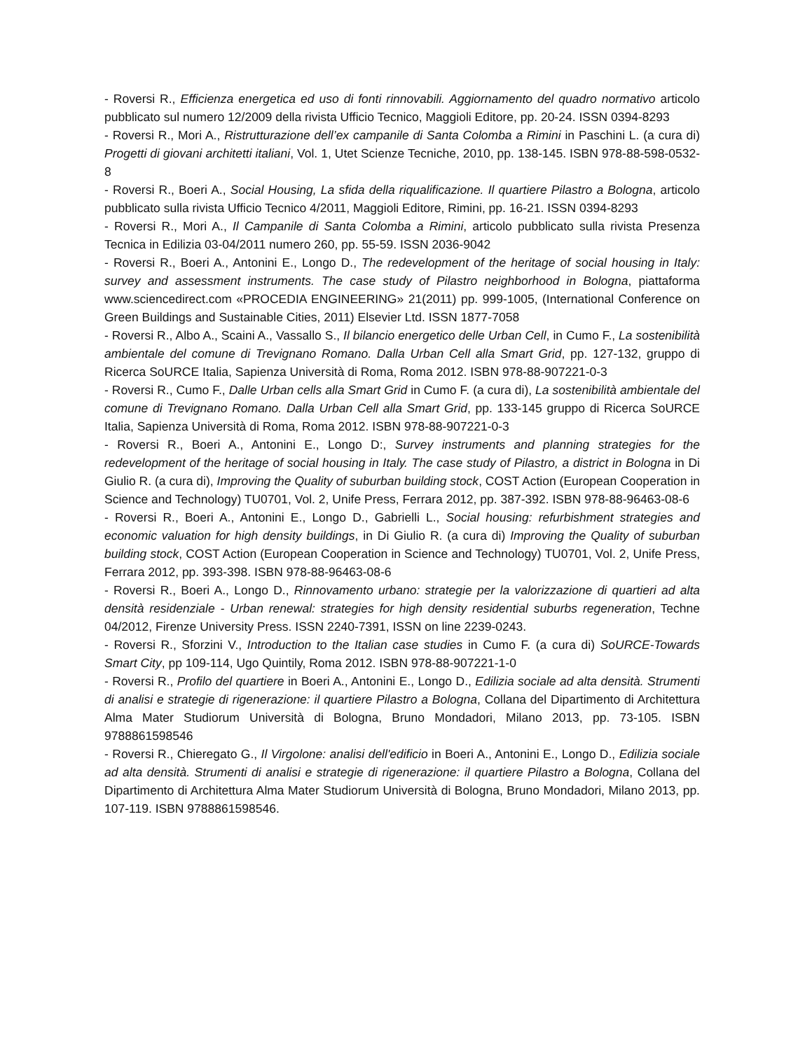- Roversi R., Efficienza energetica ed uso di fonti rinnovabili. Aggiornamento del quadro normativo articolo pubblicato sul numero 12/2009 della rivista Ufficio Tecnico, Maggioli Editore, pp. 20-24. ISSN 0394-8293
- Roversi R., Mori A., Ristrutturazione dell’ex campanile di Santa Colomba a Rimini in Paschini L. (a cura di) Progetti di giovani architetti italiani, Vol. 1, Utet Scienze Tecniche, 2010, pp. 138-145. ISBN 978-88-598-0532-8
- Roversi R., Boeri A., Social Housing, La sfida della riqualificazione. Il quartiere Pilastro a Bologna, articolo pubblicato sulla rivista Ufficio Tecnico 4/2011, Maggioli Editore, Rimini, pp. 16-21. ISSN 0394-8293
- Roversi R., Mori A., Il Campanile di Santa Colomba a Rimini, articolo pubblicato sulla rivista Presenza Tecnica in Edilizia 03-04/2011 numero 260, pp. 55-59. ISSN 2036-9042
- Roversi R., Boeri A., Antonini E., Longo D., The redevelopment of the heritage of social housing in Italy: survey and assessment instruments. The case study of Pilastro neighborhood in Bologna, piattaforma www.sciencedirect.com «PROCEDIA ENGINEERING» 21(2011) pp. 999-1005, (International Conference on Green Buildings and Sustainable Cities, 2011) Elsevier Ltd. ISSN 1877-7058
- Roversi R., Albo A., Scaini A., Vassallo S., Il bilancio energetico delle Urban Cell, in Cumo F., La sostenibilità ambientale del comune di Trevignano Romano. Dalla Urban Cell alla Smart Grid, pp. 127-132, gruppo di Ricerca SoURCE Italia, Sapienza Università di Roma, Roma 2012. ISBN 978-88-907221-0-3
- Roversi R., Cumo F., Dalle Urban cells alla Smart Grid in Cumo F. (a cura di), La sostenibilità ambientale del comune di Trevignano Romano. Dalla Urban Cell alla Smart Grid, pp. 133-145 gruppo di Ricerca SoURCE Italia, Sapienza Università di Roma, Roma 2012. ISBN 978-88-907221-0-3
- Roversi R., Boeri A., Antonini E., Longo D:, Survey instruments and planning strategies for the redevelopment of the heritage of social housing in Italy. The case study of Pilastro, a district in Bologna in Di Giulio R. (a cura di), Improving the Quality of suburban building stock, COST Action (European Cooperation in Science and Technology) TU0701, Vol. 2, Unife Press, Ferrara 2012, pp. 387-392. ISBN 978-88-96463-08-6
- Roversi R., Boeri A., Antonini E., Longo D., Gabrielli L., Social housing: refurbishment strategies and economic valuation for high density buildings, in Di Giulio R. (a cura di) Improving the Quality of suburban building stock, COST Action (European Cooperation in Science and Technology) TU0701, Vol. 2, Unife Press, Ferrara 2012, pp. 393-398. ISBN 978-88-96463-08-6
- Roversi R., Boeri A., Longo D., Rinnovamento urbano: strategie per la valorizzazione di quartieri ad alta densità residenziale - Urban renewal: strategies for high density residential suburbs regeneration, Techne 04/2012, Firenze University Press. ISSN 2240-7391, ISSN on line 2239-0243.
- Roversi R., Sforzini V., Introduction to the Italian case studies in Cumo F. (a cura di) SoURCE-Towards Smart City, pp 109-114, Ugo Quintily, Roma 2012. ISBN 978-88-907221-1-0
- Roversi R., Profilo del quartiere in Boeri A., Antonini E., Longo D., Edilizia sociale ad alta densità. Strumenti di analisi e strategie di rigenerazione: il quartiere Pilastro a Bologna, Collana del Dipartimento di Architettura Alma Mater Studiorum Università di Bologna, Bruno Mondadori, Milano 2013, pp. 73-105. ISBN 9788861598546
- Roversi R., Chieregato G., Il Virgolone: analisi dell'edificio in Boeri A., Antonini E., Longo D., Edilizia sociale ad alta densità. Strumenti di analisi e strategie di rigenerazione: il quartiere Pilastro a Bologna, Collana del Dipartimento di Architettura Alma Mater Studiorum Università di Bologna, Bruno Mondadori, Milano 2013, pp. 107-119. ISBN 9788861598546.